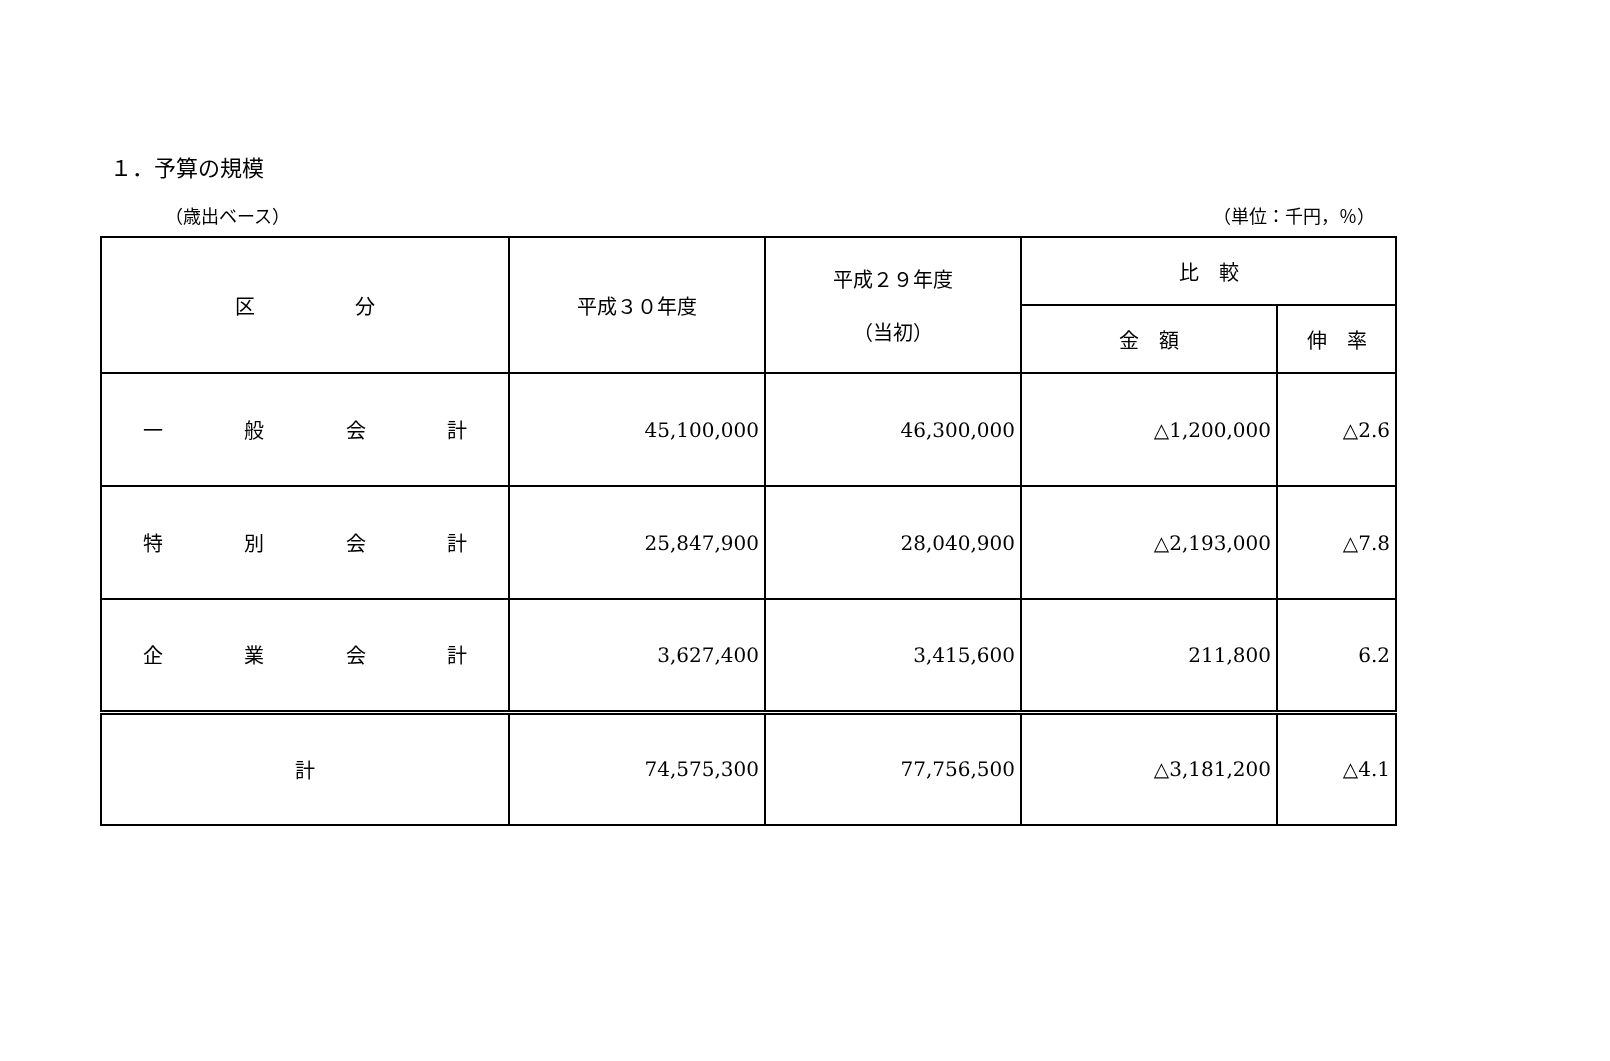１．予算の規模
（歳出ベース） （単位：千円，％）
| 区 分 | 平成３０年度 | 平成２９年度 （当初） | 比 較 | |
| --- | --- | --- | --- | --- |
| | | | 金 額 | 伸 率 |
| 一 般 会 計 | 45,100,000 | 46,300,000 | △1,200,000 | △2.6 |
| 特 別 会 計 | 25,847,900 | 28,040,900 | △2,193,000 | △7.8 |
| 企 業 会 計 | 3,627,400 | 3,415,600 | 211,800 | 6.2 |
| 計 | 74,575,300 | 77,756,500 | △3,181,200 | △4.1 |